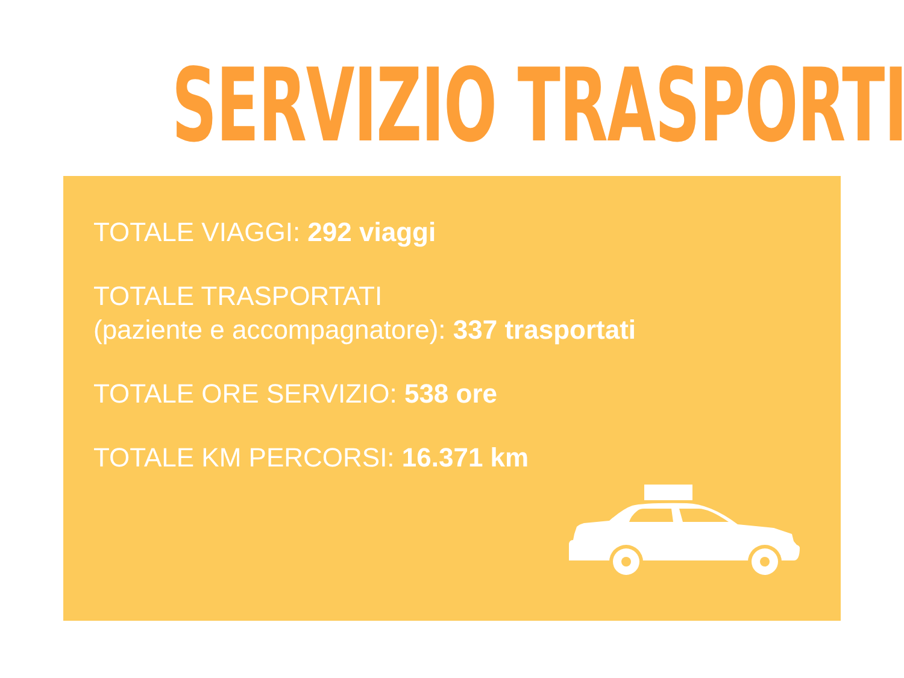SERVIZIO TRASPORTI
TOTALE VIAGGI: 292 viaggi
TOTALE TRASPORTATI
(paziente e accompagnatore): 337 trasportati
TOTALE ORE SERVIZIO: 538 ore
TOTALE KM PERCORSI: 16.371 km